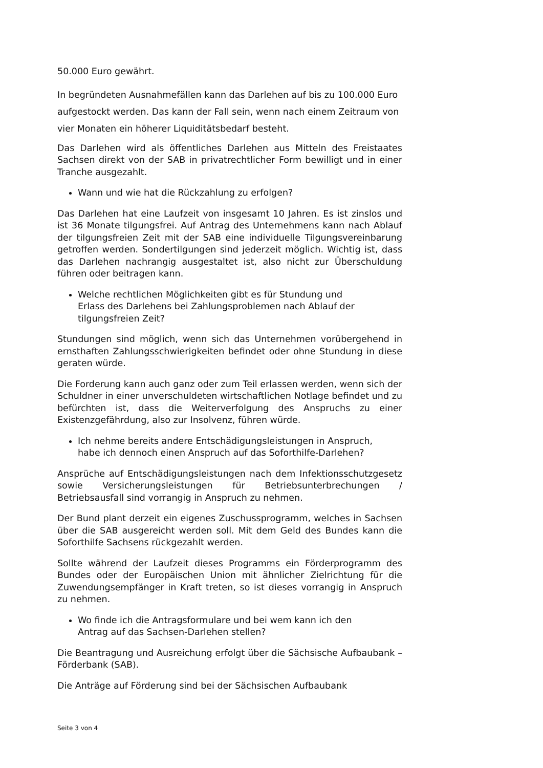50.000 Euro gewährt.
In begründeten Ausnahmefällen kann das Darlehen auf bis zu 100.000 Euro aufgestockt werden. Das kann der Fall sein, wenn nach einem Zeitraum von vier Monaten ein höherer Liquiditätsbedarf besteht.
Das Darlehen wird als öffentliches Darlehen aus Mitteln des Freistaates Sachsen direkt von der SAB in privatrechtlicher Form bewilligt und in einer Tranche ausgezahlt.
Wann und wie hat die Rückzahlung zu erfolgen?
Das Darlehen hat eine Laufzeit von insgesamt 10 Jahren. Es ist zinslos und ist 36 Monate tilgungsfrei. Auf Antrag des Unternehmens kann nach Ablauf der tilgungsfreien Zeit mit der SAB eine individuelle Tilgungsvereinbarung getroffen werden. Sondertilgungen sind jederzeit möglich. Wichtig ist, dass das Darlehen nachrangig ausgestaltet ist, also nicht zur Überschuldung führen oder beitragen kann.
Welche rechtlichen Möglichkeiten gibt es für Stundung und
Erlass des Darlehens bei Zahlungsproblemen nach Ablauf der
tilgungsfreien Zeit?
Stundungen sind möglich, wenn sich das Unternehmen vorübergehend in ernsthaften Zahlungsschwierigkeiten befindet oder ohne Stundung in diese geraten würde.
Die Forderung kann auch ganz oder zum Teil erlassen werden, wenn sich der Schuldner in einer unverschuldeten wirtschaftlichen Notlage befindet und zu befürchten ist, dass die Weiterverfolgung des Anspruchs zu einer Existenzgefährdung, also zur Insolvenz, führen würde.
Ich nehme bereits andere Entschädigungsleistungen in Anspruch,
habe ich dennoch einen Anspruch auf das Soforthilfe-Darlehen?
Ansprüche auf Entschädigungsleistungen nach dem Infektionsschutzgesetz sowie Versicherungsleistungen für Betriebsunterbrechungen / Betriebsausfall sind vorrangig in Anspruch zu nehmen.
Der Bund plant derzeit ein eigenes Zuschussprogramm, welches in Sachsen über die SAB ausgereicht werden soll. Mit dem Geld des Bundes kann die Soforthilfe Sachsens rückgezahlt werden.
Sollte während der Laufzeit dieses Programms ein Förderprogramm des Bundes oder der Europäischen Union mit ähnlicher Zielrichtung für die Zuwendungsempfänger in Kraft treten, so ist dieses vorrangig in Anspruch zu nehmen.
Wo finde ich die Antragsformulare und bei wem kann ich den
Antrag auf das Sachsen-Darlehen stellen?
Die Beantragung und Ausreichung erfolgt über die Sächsische Aufbaubank – Förderbank (SAB).
Die Anträge auf Förderung sind bei der Sächsischen Aufbaubank
Seite 3 von 4